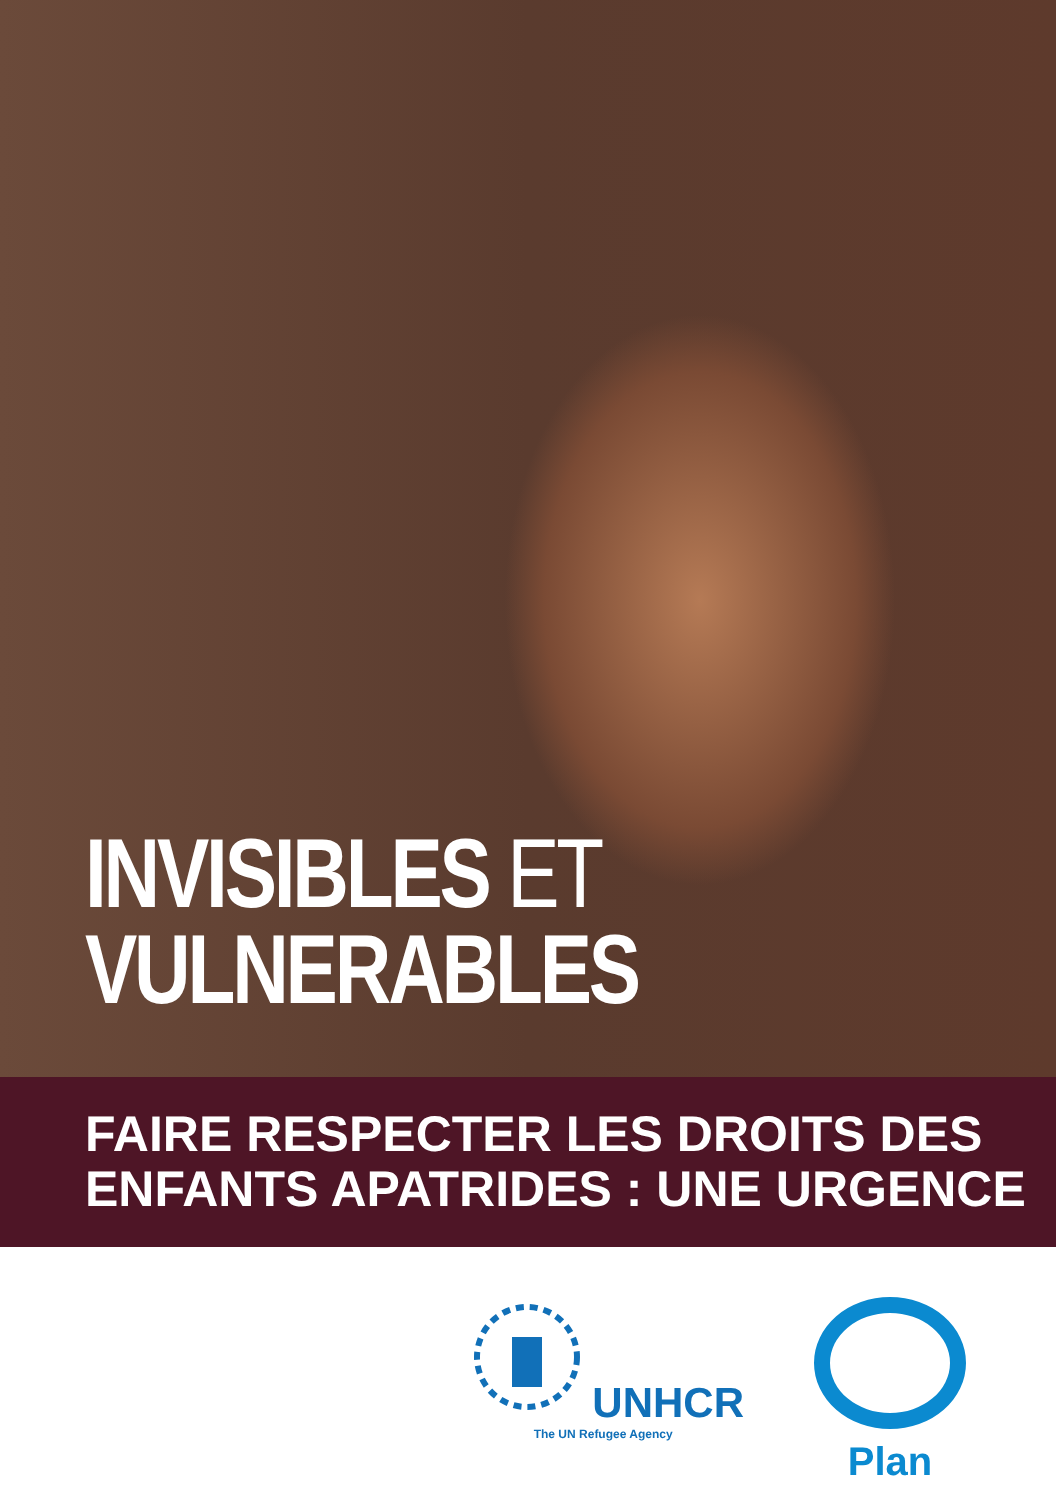INVISIBLES ET
VULNERABLES
FAIRE RESPECTER LES DROITS DES
ENFANTS APATRIDES : UNE URGENCE
UNHCR
The UN Refugee Agency
Plan